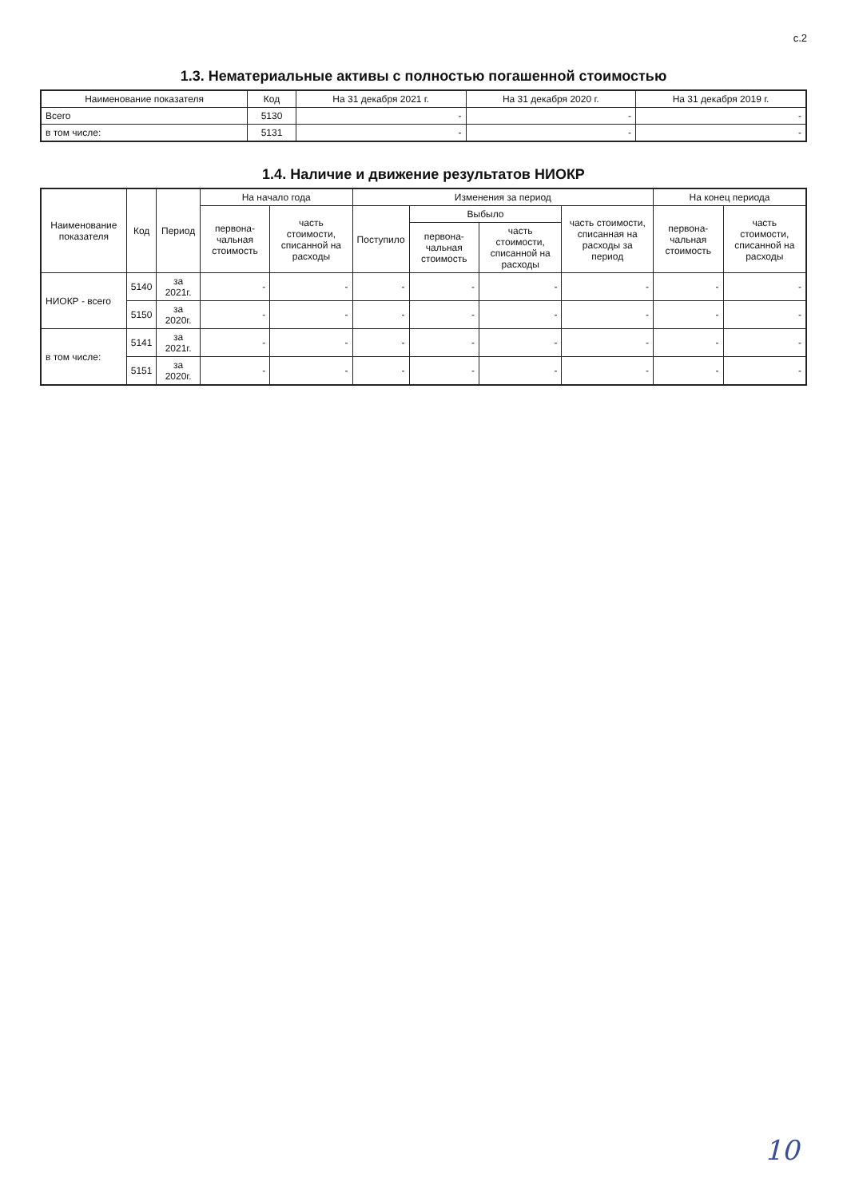с.2
1.3. Нематериальные активы с полностью погашенной стоимостью
| Наименование показателя | Код | На 31 декабря 2021 г. | На 31 декабря 2020 г. | На 31 декабря 2019 г. |
| --- | --- | --- | --- | --- |
| Всего | 5130 | - | - | - |
| в том числе: | 5131 | - | - | - |
1.4. Наличие и движение результатов НИОКР
| Наименование показателя | Код | Период | На начало года | | Изменения за период | | | | На конец периода | |
| --- | --- | --- | --- | --- | --- | --- | --- | --- | --- | --- |
| | | | первона-чальная стоимость | часть стоимости, списанной на расходы | Поступило | Выбыло | | часть стоимости, списанная на расходы за период | первона-чальная стоимость | часть стоимости, списанной на расходы |
| | | | | | | первона-чальная стоимость | часть стоимости, списанной на расходы | | | |
| НИОКР - всего | 5140 | за 2021г. | - | - | - | - | - | - | - | - |
| | 5150 | за 2020г. | - | - | - | - | - | - | - | - |
| в том числе: | 5141 | за 2021г. | - | - | - | - | - | - | - | - |
| | 5151 | за 2020г. | - | - | - | - | - | - | - | - |
10